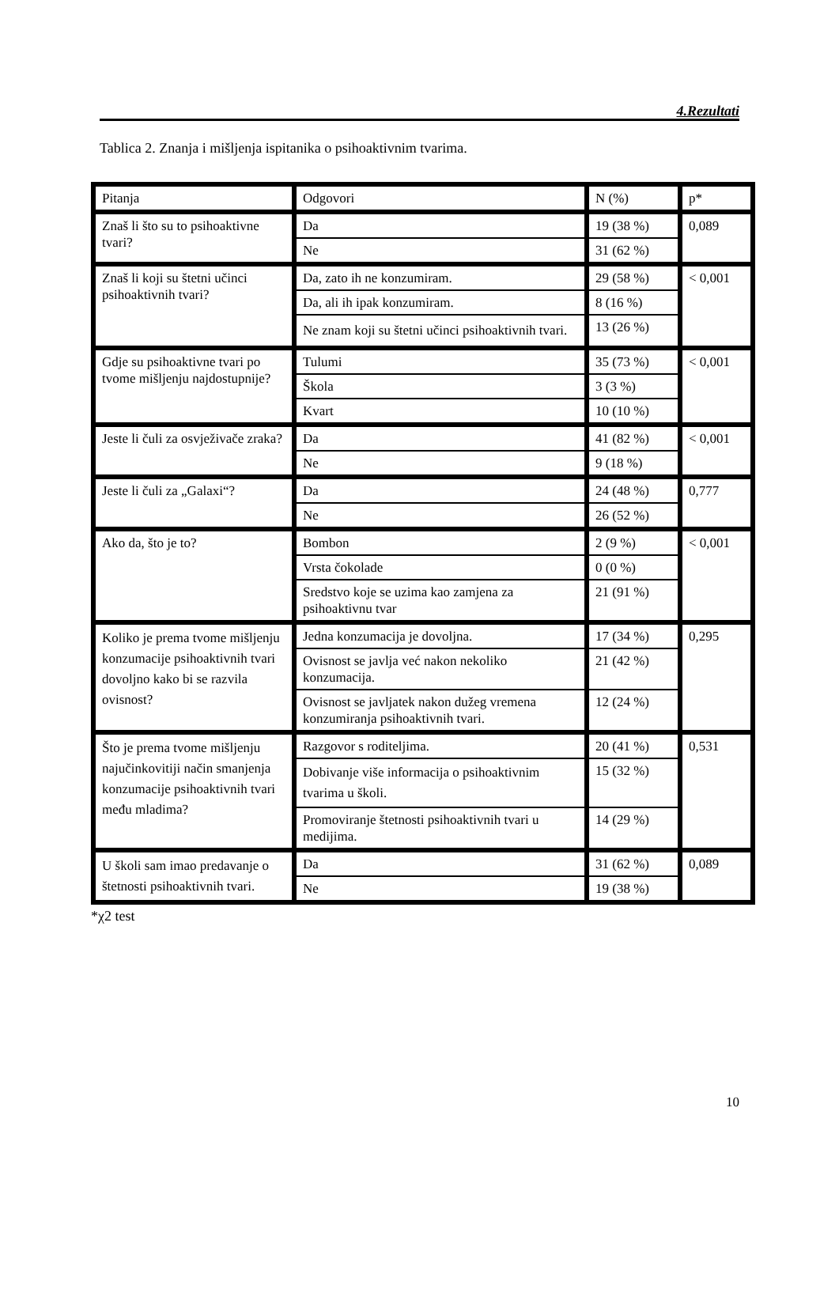4.Rezultati
Tablica 2. Znanja i mišljenja ispitanika o psihoaktivnim tvarima.
| Pitanja | Odgovori | N (%) | p* |
| Znaš li što su to psihoaktivne tvari? | Da | 19 (38 %) | 0,089 |
| | Ne | 31 (62 %) | |
| Znaš li koji su štetni učinci psihoaktivnih tvari? | Da, zato ih ne konzumiram. | 29 (58 %) | < 0,001 |
| | Da, ali ih ipak konzumiram. | 8 (16 %) | |
| | Ne znam koji su štetni učinci psihoaktivnih tvari. | 13 (26 %) | |
| Gdje su psihoaktivne tvari po tvome mišljenju najdostupnije? | Tulumi | 35 (73 %) | < 0,001 |
| | Škola | 3 (3 %) | |
| | Kvart | 10 (10 %) | |
| Jeste li čuli za osvježivače zraka? | Da | 41 (82 %) | < 0,001 |
| | Ne | 9 (18 %) | |
| Jeste li čuli za „Galaxi“? | Da | 24 (48 %) | 0,777 |
| | Ne | 26 (52 %) | |
| Ako da, što je to? | Bombon | 2 (9 %) | < 0,001 |
| | Vrsta čokolade | 0 (0 %) | |
| | Sredstvo koje se uzima kao zamjena za psihoaktivnu tvar | 21 (91 %) | |
| Koliko je prema tvome mišljenju konzumacije psihoaktivnih tvari dovoljno kako bi se razvila ovisnost? | Jedna konzumacija je dovoljna. | 17 (34 %) | 0,295 |
| | Ovisnost se javlja već nakon nekoliko konzumacija. | 21 (42 %) | |
| | Ovisnost se javljatek nakon dužeg vremena konzumiranja psihoaktivnih tvari. | 12 (24 %) | |
| Što je prema tvome mišljenju najučinkovitiji način smanjenja konzumacije psihoaktivnih tvari među mladima? | Razgovor s roditeljima. | 20 (41 %) | 0,531 |
| | Dobivanje više informacija o psihoaktivnim tvarima u školi. | 15 (32 %) | |
| | Promoviranje štetnosti psihoaktivnih tvari u medijima. | 14 (29 %) | |
| U školi sam imao predavanje o štetnosti psihoaktivnih tvari. | Da | 31 (62 %) | 0,089 |
| | Ne | 19 (38 %) | |
*χ2 test
10